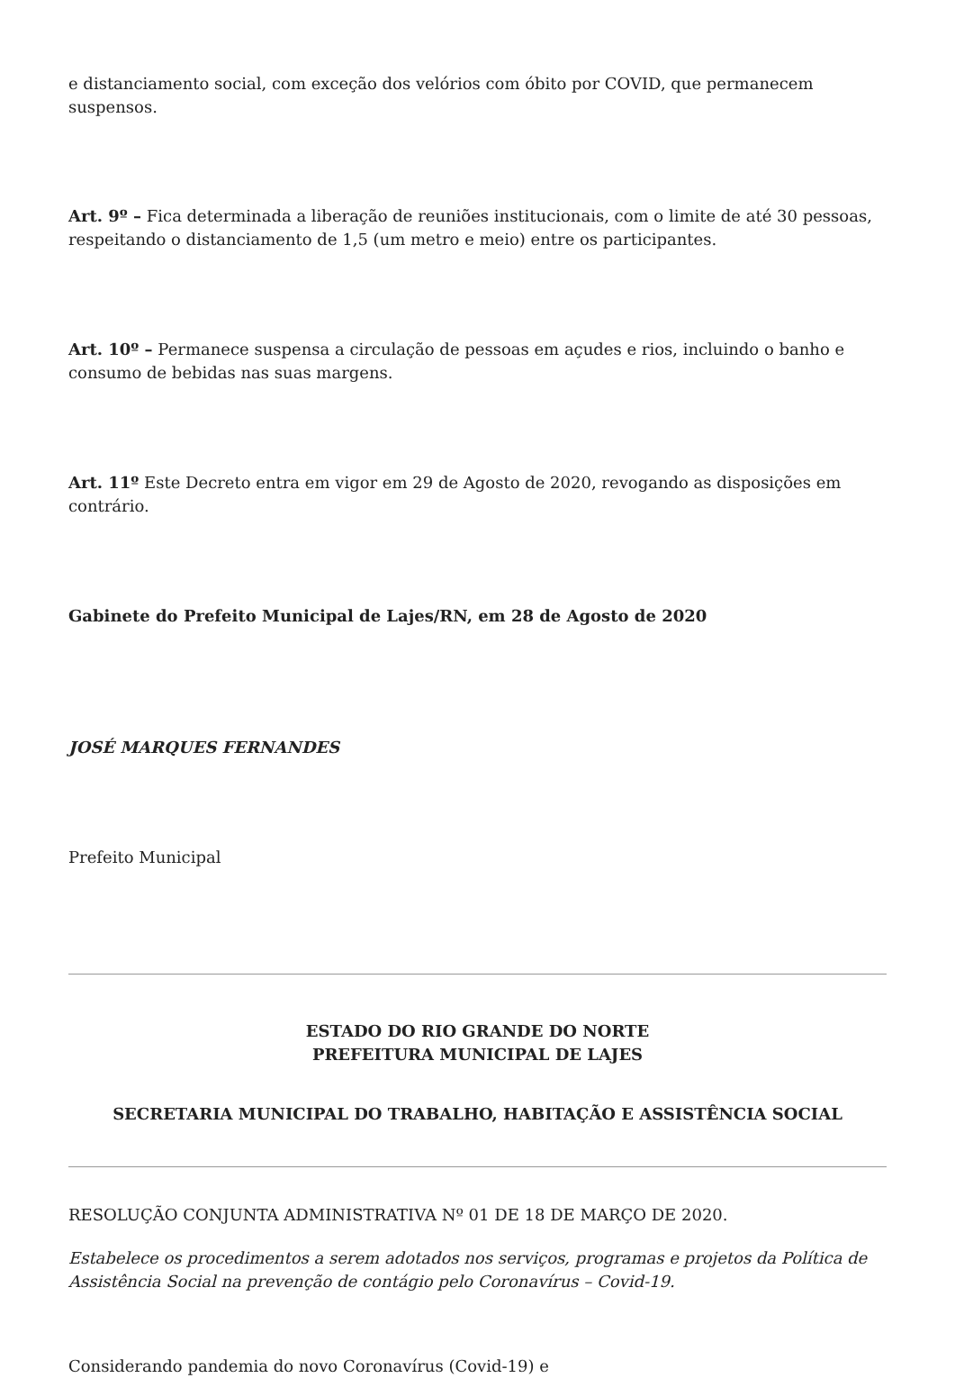e distanciamento social, com exceção dos velórios com óbito por COVID, que permanecem suspensos.
Art. 9º – Fica determinada a liberação de reuniões institucionais, com o limite de até 30 pessoas, respeitando o distanciamento de 1,5 (um metro e meio) entre os participantes.
Art. 10º – Permanece suspensa a circulação de pessoas em açudes e rios, incluindo o banho e consumo de bebidas nas suas margens.
Art. 11º Este Decreto entra em vigor em 29 de Agosto de 2020, revogando as disposições em contrário.
Gabinete do Prefeito Municipal de Lajes/RN, em 28 de Agosto de 2020
JOSÉ MARQUES FERNANDES
Prefeito Municipal
ESTADO DO RIO GRANDE DO NORTE
PREFEITURA MUNICIPAL DE LAJES
SECRETARIA MUNICIPAL DO TRABALHO, HABITAÇÃO E ASSISTÊNCIA SOCIAL
RESOLUÇÃO CONJUNTA ADMINISTRATIVA Nº 01 DE 18 DE MARÇO DE 2020.
Estabelece os procedimentos a serem adotados nos serviços, programas e projetos da Política de Assistência Social na prevenção de contágio pelo Coronavírus – Covid-19.
Considerando pandemia do novo Coronavírus (Covid-19) e